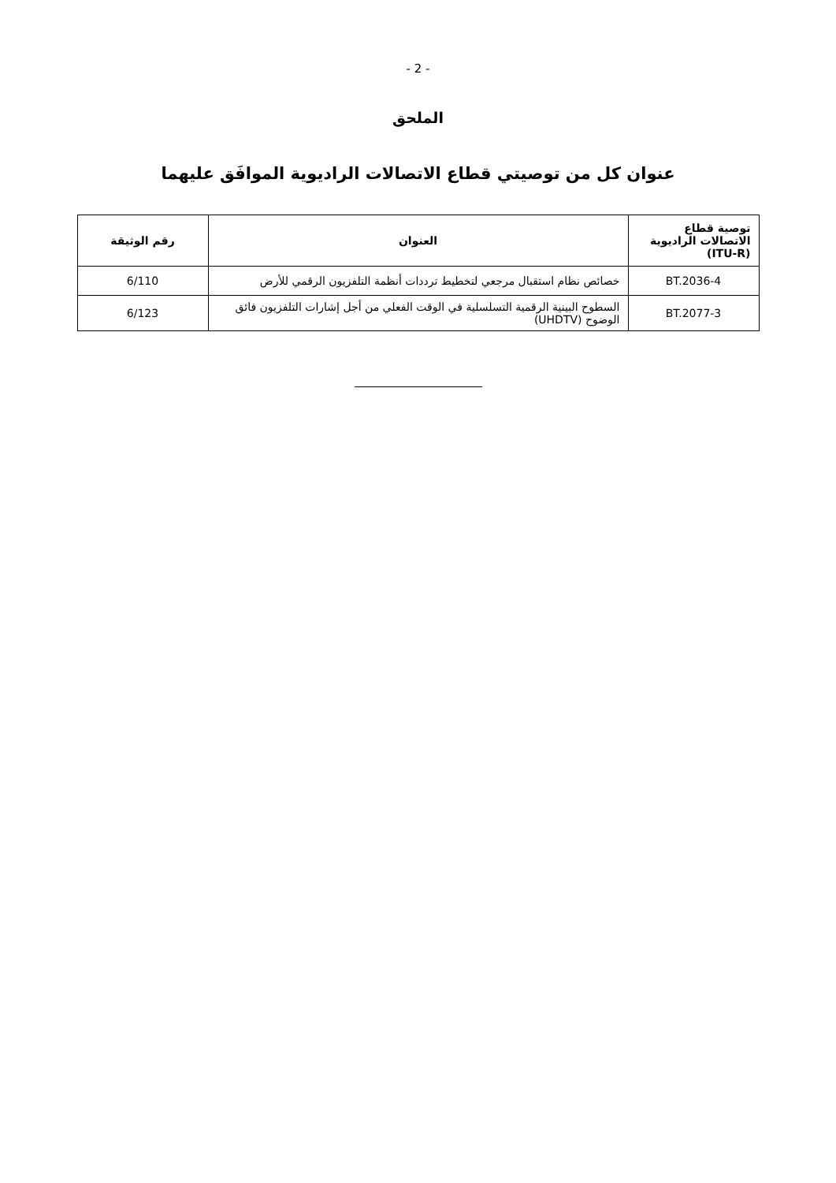- 2 -
الملحق
عنوان كل من توصيتي قطاع الاتصالات الراديوية الموافَق عليهما
| توصية قطاع الاتصالات الراديوية (ITU-R) | العنوان | رقم الوثيقة |
| --- | --- | --- |
| BT.2036-4 | خصائص نظام استقبال مرجعي لتخطيط ترددات أنظمة التلفزيون الرقمي للأرض | 6/110 |
| BT.2077-3 | السطوح البينية الرقمية التسلسلية في الوقت الفعلي من أجل إشارات التلفزيون فائق الوضوح (UHDTV) | 6/123 |